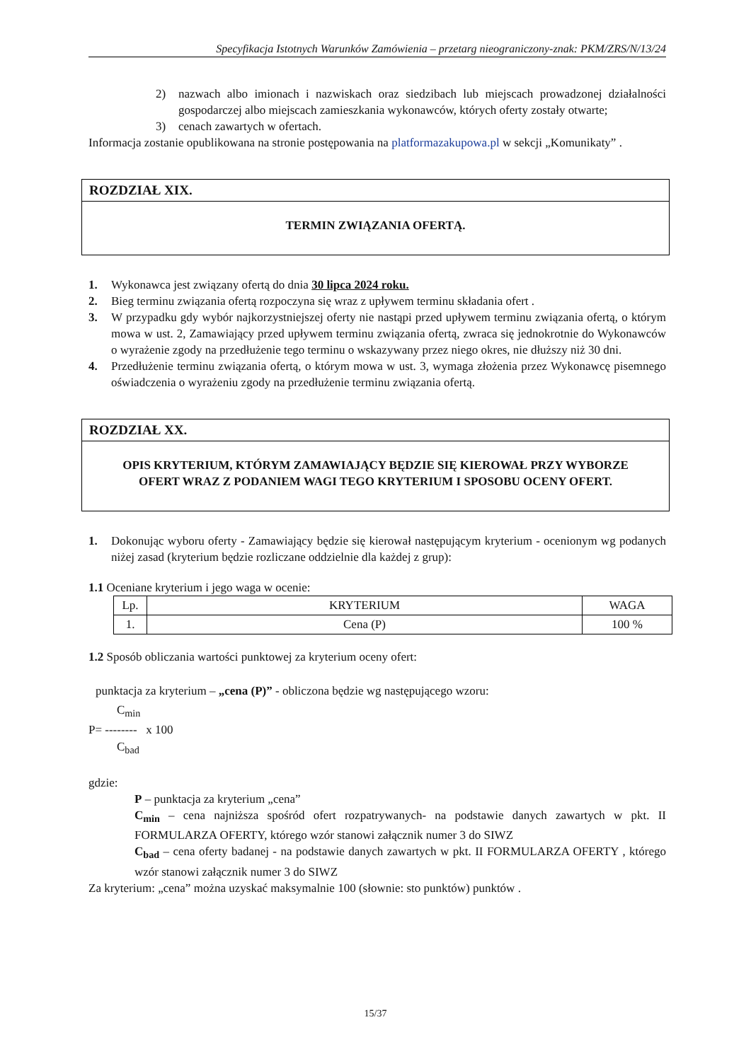Specyfikacja Istotnych Warunków Zamówienia – przetarg nieograniczony-znak: PKM/ZRS/N/13/24
2) nazwach albo imionach i nazwiskach oraz siedzibach lub miejscach prowadzonej działalności gospodarczej albo miejscach zamieszkania wykonawców, których oferty zostały otwarte;
3) cenach zawartych w ofertach.
Informacja zostanie opublikowana na stronie postępowania na platformazakupowa.pl w sekcji „Komunikaty” .
ROZDZIAŁ XIX.
TERMIN ZWIĄZANIA OFERTĄ.
1. Wykonawca jest związany ofertą do dnia 30 lipca 2024 roku.
2. Bieg terminu związania ofertą rozpoczyna się wraz z upływem terminu składania ofert .
3. W przypadku gdy wybór najkorzystniejszej oferty nie nastąpi przed upływem terminu związania ofertą, o którym mowa w ust. 2, Zamawiający przed upływem terminu związania ofertą, zwraca się jednokrotnie do Wykonawców o wyrażenie zgody na przedłużenie tego terminu o wskazywany przez niego okres, nie dłuższy niż 30 dni.
4. Przedłużenie terminu związania ofertą, o którym mowa w ust. 3, wymaga złożenia przez Wykonawcę pisemnego oświadczenia o wyrażeniu zgody na przedłużenie terminu związania ofertą.
ROZDZIAŁ XX.
OPIS KRYTERIUM, KTÓRYM ZAMAWIAJĄCY BĘDZIE SIĘ KIEROWAŁ PRZY WYBORZE OFERT WRAZ Z PODANIEM WAGI TEGO KRYTERIUM I SPOSOBU OCENY OFERT.
1. Dokonując wyboru oferty - Zamawiający będzie się kierował następującym kryterium - ocenionym wg podanych niżej zasad (kryterium będzie rozliczane oddzielnie dla każdej z grup):
1.1 Oceniane kryterium i jego waga w ocenie:
| Lp. | KRYTERIUM | WAGA |
| --- | --- | --- |
| 1. | Cena (P) | 100 % |
1.2 Sposób obliczania wartości punktowej za kryterium oceny ofert:
punktacja za kryterium – „cena (P)” - obliczona będzie wg następującego wzoru:
C<sub>min</sub>
P= -------- x 100
C<sub>bad</sub>
gdzie:
P – punktacja za kryterium „cena”
C<sub>min</sub> – cena najniższa spośród ofert rozpatrywanych- na podstawie danych zawartych w pkt. II FORMULARZA OFERTY, którego wzór stanowi załącznik numer 3 do SIWZ
C<sub>bad</sub> – cena oferty badanej - na podstawie danych zawartych w pkt. II FORMULARZA OFERTY , którego wzór stanowi załącznik numer 3 do SIWZ
Za kryterium: „cena” można uzyskać maksymalnie 100 (słownie: sto punktów) punktów .
15/37